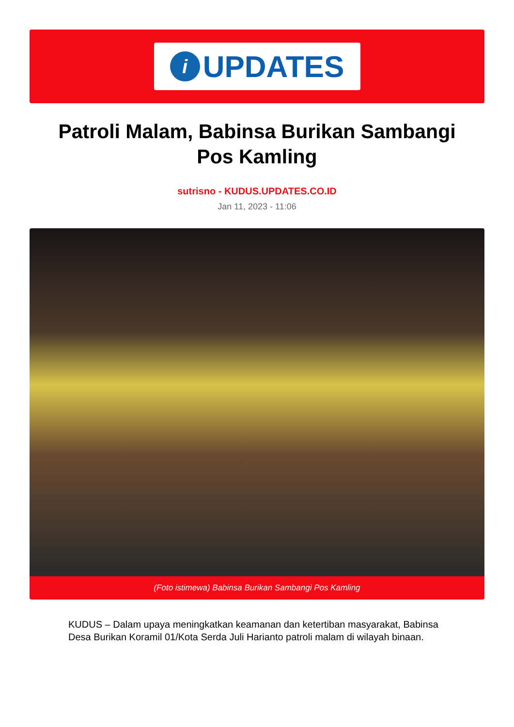i
UPDATES
Patroli Malam, Babinsa Burikan Sambangi Pos Kamling
sutrisno - KUDUS.UPDATES.CO.ID
Jan 11, 2023 - 11:06
(Foto istimewa) Babinsa Burikan Sambangi Pos Kamling
KUDUS – Dalam upaya meningkatkan keamanan dan ketertiban masyarakat, Babinsa Desa Burikan Koramil 01/Kota Serda Juli Harianto patroli malam di wilayah binaan.